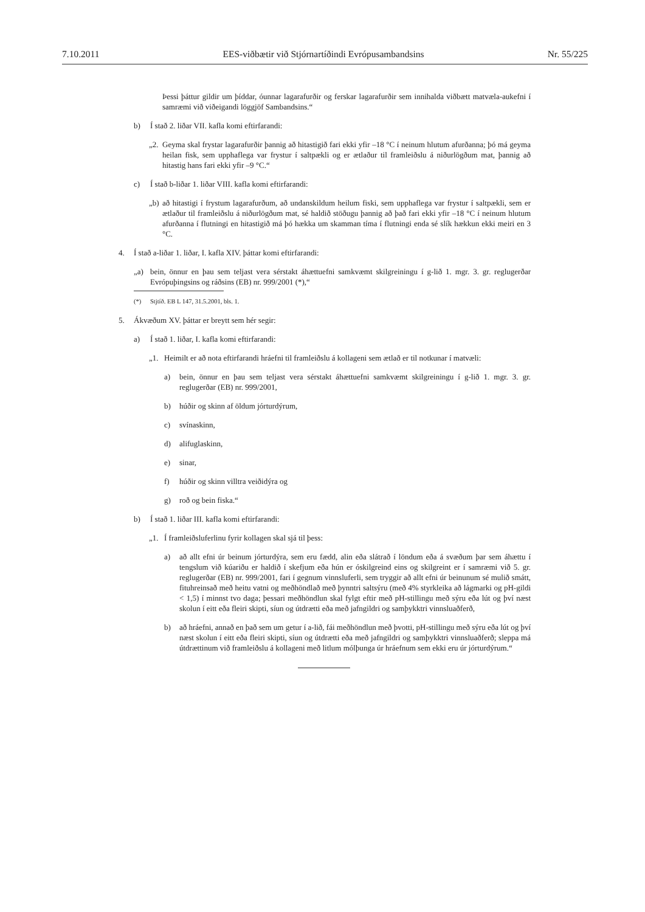7.10.2011 EES-viðbætir við Stjórnartíðindi Evrópusambandsins Nr. 55/225
Þessi þáttur gildir um þíddar, óunnar lagarafurðir og ferskar lagarafurðir sem innihalda viðbætt matvæla-aukefni í samræmi við viðeigandi löggjöf Sambandsins.“
b) Í stað 2. liðar VII. kafla komi eftirfarandi:
„2. Geyma skal frystar lagarafurðir þannig að hitastigið fari ekki yfir –18 °C í neinum hlutum afurðanna; þó má geyma heilan fisk, sem upphaflega var frystur í saltpækli og er ætlaður til framleiðslu á niðurlögðum mat, þannig að hitastig hans fari ekki yfir –9 °C.“
c) Í stað b-liðar 1. liðar VIII. kafla komi eftirfarandi:
„b) að hitastigi í frystum lagarafurðum, að undanskildum heilum fiski, sem upphaflega var frystur í saltpækli, sem er ætlaður til framleiðslu á niðurlögðum mat, sé haldið stöðugu þannig að það fari ekki yfir –18 °C í neinum hlutum afurðanna í flutningi en hitastigið má þó hækka um skamman tíma í flutningi enda sé slík hækkun ekki meiri en 3 °C.
4. Í stað a-liðar 1. liðar, I. kafla XIV. þáttar komi eftirfarandi:
„a) bein, önnur en þau sem teljast vera sérstakt áhættuefni samkvæmt skilgreiningu í g-lið 1. mgr. 3. gr. reglugerðar Evrópuþingsins og ráðsins (EB) nr. 999/2001 (*),“
(*) Stjtíð. EB L 147, 31.5.2001, bls. 1.
5. Ákvæðum XV. þáttar er breytt sem hér segir:
a) Í stað 1. liðar, I. kafla komi eftirfarandi:
„1. Heimilt er að nota eftirfarandi hráefni til framleiðslu á kollageni sem ætlað er til notkunar í matvæli:
a) bein, önnur en þau sem teljast vera sérstakt áhættuefni samkvæmt skilgreiningu í g-lið 1. mgr. 3. gr. reglugerðar (EB) nr. 999/2001,
b) húðir og skinn af öldum jórturdýrum,
c) svínaskinn,
d) alifuglaskinn,
e) sinar,
f) húðir og skinn villtra veiðidýra og
g) roð og bein fiska.“
b) Í stað 1. liðar III. kafla komi eftirfarandi:
„1. Í framleiðsluferlinu fyrir kollagen skal sjá til þess:
a) að allt efni úr beinum jórturdýra, sem eru fædd, alin eða slátrað í löndum eða á svæðum þar sem áhættu í tengslum við kúariðu er haldið í skefjum eða hún er óskilgreind eins og skilgreint er í samræmi við 5. gr. reglugerðar (EB) nr. 999/2001, fari í gegnum vinnsluferli, sem tryggir að allt efni úr beinunum sé mulið smátt, fituhreinsað með heitu vatni og meðhöndlað með þynntri saltsýru (með 4% styrkleika að lágmarki og pH-gildi < 1,5) í minnst tvo daga; þessari meðhöndlun skal fylgt eftir með pH-stillingu með sýru eða lút og því næst skolun í eitt eða fleiri skipti, síun og útdrætti eða með jafngildri og samþykktri vinnsluaðferð,
b) að hráefni, annað en það sem um getur í a-lið, fái meðhöndlun með þvotti, pH-stillingu með sýru eða lút og því næst skolun í eitt eða fleiri skipti, síun og útdrætti eða með jafngildri og samþykktri vinnsluaðferð; sleppa má útdrættinum við framleiðslu á kollageni með litlum mólþunga úr hráefnum sem ekki eru úr jórturdýrum.“